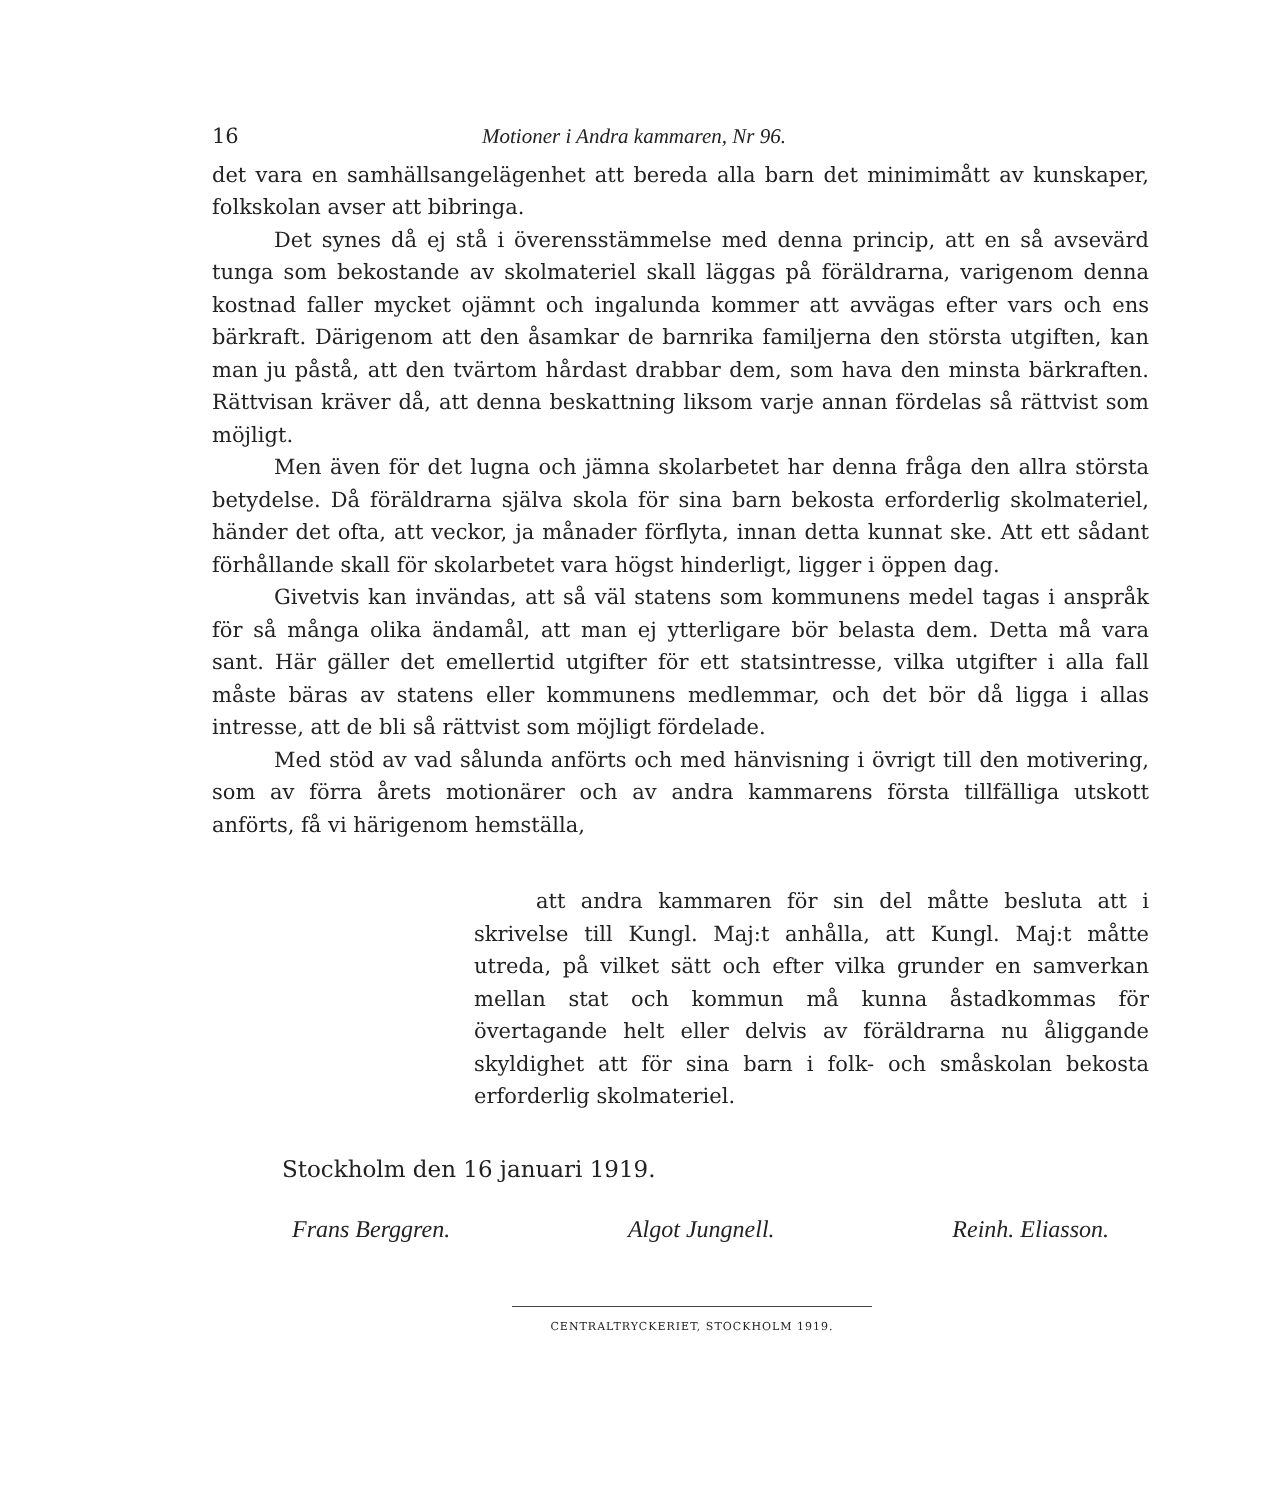16 Motioner i Andra kammaren, Nr 96.
det vara en samhällsangelägenhet att bereda alla barn det minimimått av kunskaper, folkskolan avser att bibringa.
Det synes då ej stå i överensstämmelse med denna princip, att en så avsevärd tunga som bekostande av skolmateriel skall läggas på föräldrarna, varigenom denna kostnad faller mycket ojämnt och ingalunda kommer att avvägas efter vars och ens bärkraft. Därigenom att den åsamkar de barnrika familjerna den största utgiften, kan man ju påstå, att den tvärtom hårdast drabbar dem, som hava den minsta bärkraften. Rättvisan kräver då, att denna beskattning liksom varje annan fördelas så rättvist som möjligt.
Men även för det lugna och jämna skolarbetet har denna fråga den allra största betydelse. Då föräldrarna själva skola för sina barn bekosta erforderlig skolmateriel, händer det ofta, att veckor, ja månader förflyta, innan detta kunnat ske. Att ett sådant förhållande skall för skolarbetet vara högst hinderligt, ligger i öppen dag.
Givetvis kan invändas, att så väl statens som kommunens medel tagas i anspråk för så många olika ändamål, att man ej ytterligare bör belasta dem. Detta må vara sant. Här gäller det emellertid utgifter för ett statsintresse, vilka utgifter i alla fall måste bäras av statens eller kommunens medlemmar, och det bör då ligga i allas intresse, att de bli så rättvist som möjligt fördelade.
Med stöd av vad sålunda anförts och med hänvisning i övrigt till den motivering, som av förra årets motionärer och av andra kammarens första tillfälliga utskott anförts, få vi härigenom hemställa,
att andra kammaren för sin del måtte besluta att i skrivelse till Kungl. Maj:t anhålla, att Kungl. Maj:t måtte utreda, på vilket sätt och efter vilka grunder en samverkan mellan stat och kommun må kunna åstadkommas för övertagande helt eller delvis av föräldrarna nu åliggande skyldighet att för sina barn i folk- och småskolan bekosta erforderlig skolmateriel.
Stockholm den 16 januari 1919.
Frans Berggren. Algot Jungnell. Reinh. Eliasson.
CENTRALTRYCKERIET, STOCKHOLM 1919.